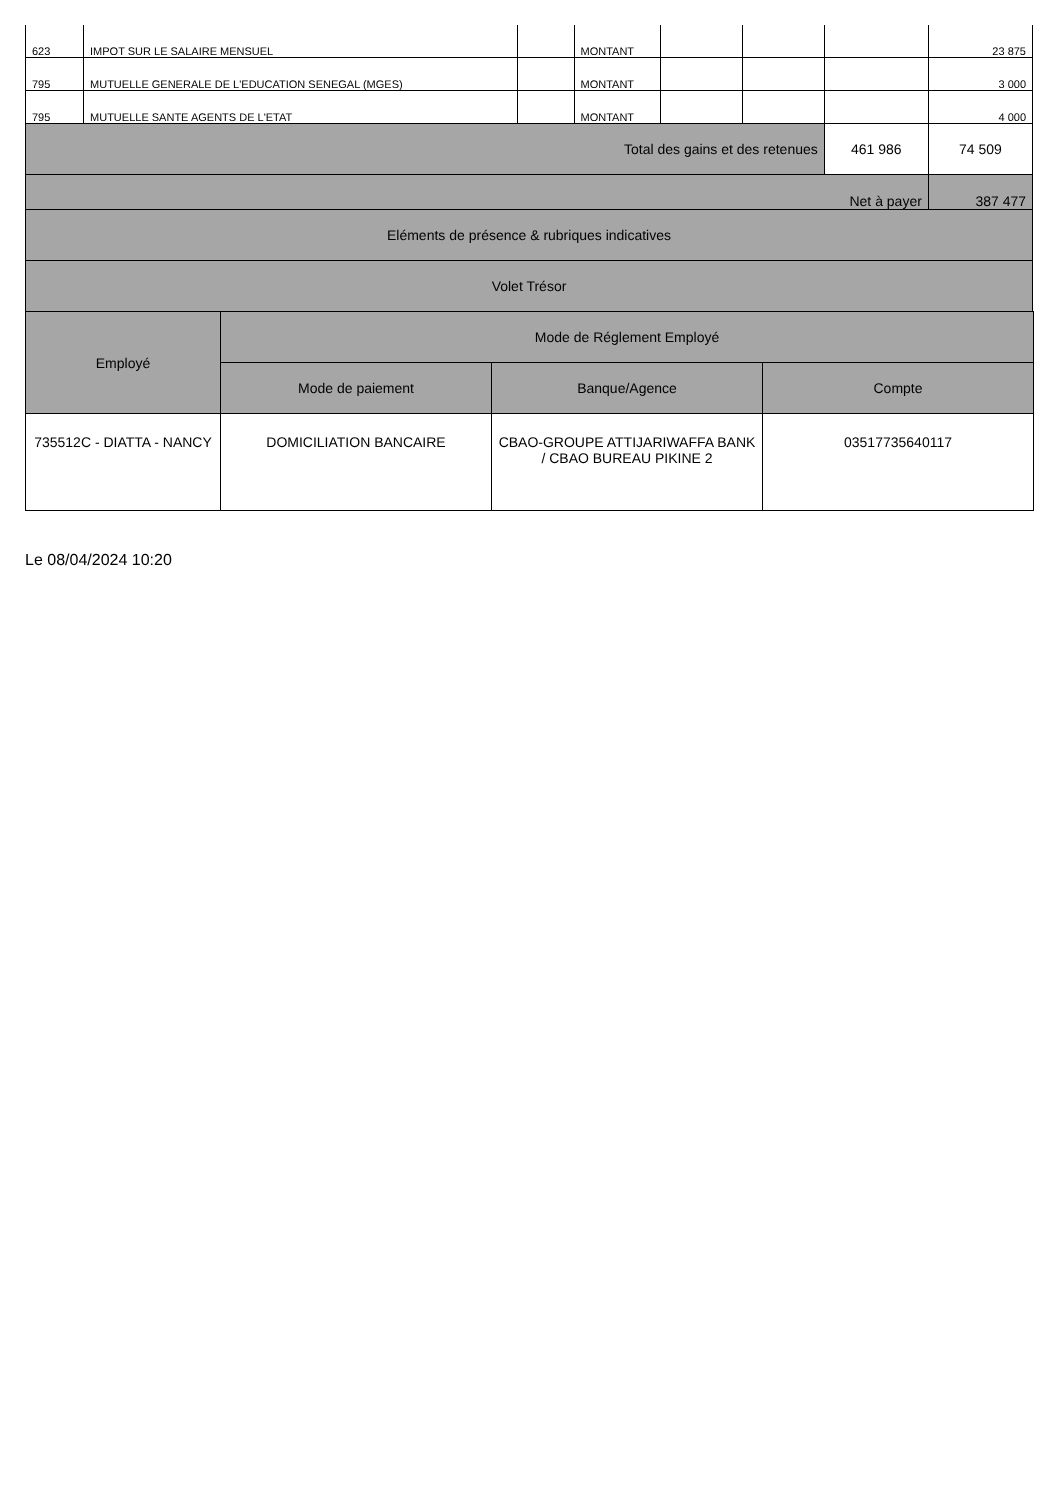| 623 | IMPOT SUR LE SALAIRE MENSUEL | | MONTANT | | | | 23 875 |
| 795 | MUTUELLE GENERALE DE L'EDUCATION SENEGAL (MGES) | | MONTANT | | | | 3 000 |
| 795 | MUTUELLE SANTE AGENTS DE L'ETAT | | MONTANT | | | | 4 000 |
| Total des gains et des retenues | | | | | | 461 986 | 74 509 |
| Net à payer | | | | | | | 387 477 |
| Eléments de présence & rubriques indicatives | | | | | | | |
| Volet Trésor | | | | | | | |
| Employé | Mode de Réglement Employé | | |
| --- | --- | --- | --- |
| | Mode de paiement | Banque/Agence | Compte |
| 735512C - DIATTA - NANCY | DOMICILIATION BANCAIRE | CBAO-GROUPE ATTIJARIWAFFA BANK / CBAO BUREAU PIKINE 2 | 03517735640117 |
Le 08/04/2024 10:20